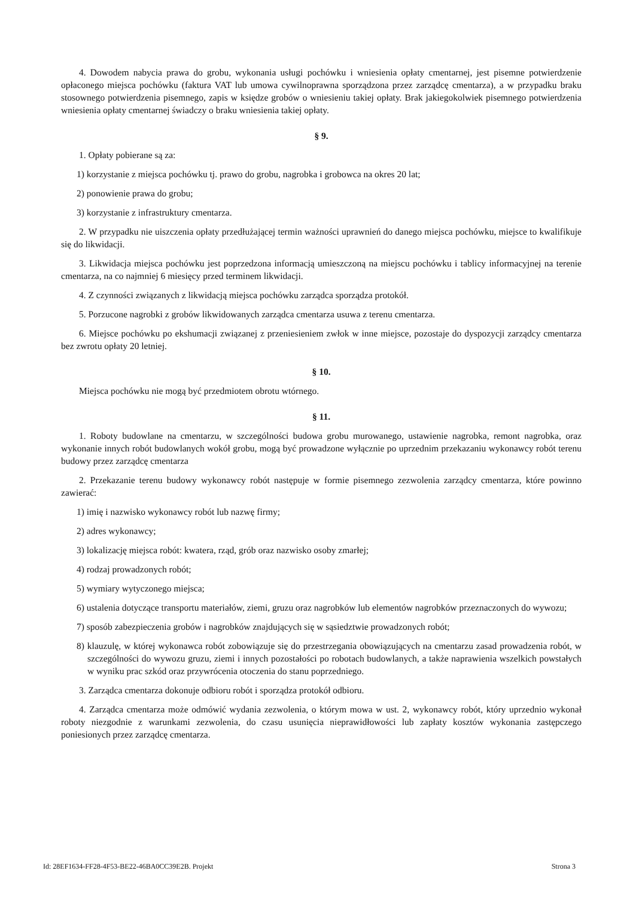4. Dowodem nabycia prawa do grobu, wykonania usługi pochówku i wniesienia opłaty cmentarnej, jest pisemne potwierdzenie opłaconego miejsca pochówku (faktura VAT lub umowa cywilnoprawna sporządzona przez zarządcę cmentarza), a w przypadku braku stosownego potwierdzenia pisemnego, zapis w księdze grobów o wniesieniu takiej opłaty. Brak jakiegokolwiek pisemnego potwierdzenia wniesienia opłaty cmentarnej świadczy o braku wniesienia takiej opłaty.
§ 9.
1. Opłaty pobierane są za:
1) korzystanie z miejsca pochówku tj. prawo do grobu, nagrobka i grobowca na okres 20 lat;
2) ponowienie prawa do grobu;
3) korzystanie z infrastruktury cmentarza.
2. W przypadku nie uiszczenia opłaty przedłużającej termin ważności uprawnień do danego miejsca pochówku, miejsce to kwalifikuje się do likwidacji.
3. Likwidacja miejsca pochówku jest poprzedzona informacją umieszczoną na miejscu pochówku i tablicy informacyjnej na terenie cmentarza, na co najmniej 6 miesięcy przed terminem likwidacji.
4. Z czynności związanych z likwidacją miejsca pochówku zarządca sporządza protokół.
5. Porzucone nagrobki z grobów likwidowanych zarządca cmentarza usuwa z terenu cmentarza.
6. Miejsce pochówku po ekshumacji związanej z przeniesieniem zwłok w inne miejsce, pozostaje do dyspozycji zarządcy cmentarza bez zwrotu opłaty 20 letniej.
§ 10.
Miejsca pochówku nie mogą być przedmiotem obrotu wtórnego.
§ 11.
1. Roboty budowlane na cmentarzu, w szczególności budowa grobu murowanego, ustawienie nagrobka, remont nagrobka, oraz wykonanie innych robót budowlanych wokół grobu, mogą być prowadzone wyłącznie po uprzednim przekazaniu wykonawcy robót terenu budowy przez zarządcę cmentarza
2. Przekazanie terenu budowy wykonawcy robót następuje w formie pisemnego zezwolenia zarządcy cmentarza, które powinno zawierać:
1) imię i nazwisko wykonawcy robót lub nazwę firmy;
2) adres wykonawcy;
3) lokalizację miejsca robót: kwatera, rząd, grób oraz nazwisko osoby zmarłej;
4) rodzaj prowadzonych robót;
5) wymiary wytyczonego miejsca;
6) ustalenia dotyczące transportu materiałów, ziemi, gruzu oraz nagrobków lub elementów nagrobków przeznaczonych do wywozu;
7) sposób zabezpieczenia grobów i nagrobków znajdujących się w sąsiedztwie prowadzonych robót;
8) klauzulę, w której wykonawca robót zobowiązuje się do przestrzegania obowiązujących na cmentarzu zasad prowadzenia robót, w szczególności do wywozu gruzu, ziemi i innych pozostałości po robotach budowlanych, a także naprawienia wszelkich powstałych w wyniku prac szkód oraz przywrócenia otoczenia do stanu poprzedniego.
3. Zarządca cmentarza dokonuje odbioru robót i sporządza protokół odbioru.
4. Zarządca cmentarza może odmówić wydania zezwolenia, o którym mowa w ust. 2, wykonawcy robót, który uprzednio wykonał roboty niezgodnie z warunkami zezwolenia, do czasu usunięcia nieprawidłowości lub zapłaty kosztów wykonania zastępczego poniesionych przez zarządcę cmentarza.
Id: 28EF1634-FF28-4F53-BE22-46BA0CC39E2B. Projekt Strona 3